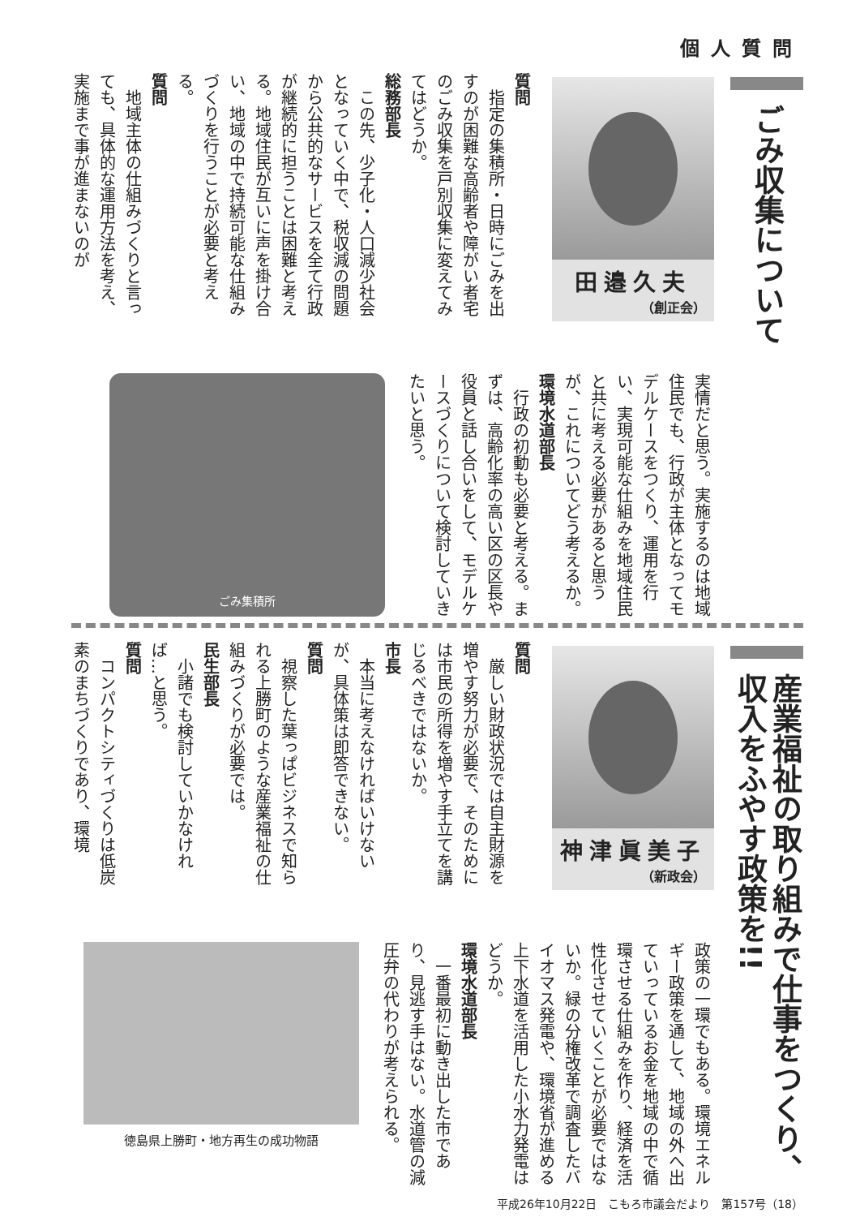個人質問
ごみ収集について
田邉久夫
（創正会）
質問
　指定の集積所・日時にごみを出すのが困難な高齢者や障がい者宅のごみ収集を戸別収集に変えてみてはどうか。
総務部長
　この先、少子化・人口減少社会となっていく中で、税収減の問題から公共的なサービスを全て行政が継続的に担うことは困難と考える。地域住民が互いに声を掛け合い、地域の中で持続可能な仕組みづくりを行うことが必要と考える。
質問
　地域主体の仕組みづくりと言っても、具体的な運用方法を考え、実施まで事が進まないのが
実情だと思う。実施するのは地域住民でも、行政が主体となってモデルケースをつくり、運用を行い、実現可能な仕組みを地域住民と共に考える必要があると思うが、これについてどう考えるか。
環境水道部長
　行政の初動も必要と考える。まずは、高齢化率の高い区の区長や役員と話し合いをして、モデルケースづくりについて検討していきたいと思う。
ごみ集積所
産業福祉の取り組みで仕事をつくり、
収入をふやす政策を!!
神津眞美子
（新政会）
質問
　厳しい財政状況では自主財源を増やす努力が必要で、そのためには市民の所得を増やす手立てを講じるべきではないか。
市長
　本当に考えなければいけないが、具体策は即答できない。
質問
　視察した葉っぱビジネスで知られる上勝町のような産業福祉の仕組みづくりが必要では。
民生部長
　小諸でも検討していかなければ…と思う。
質問
　コンパクトシティづくりは低炭素のまちづくりであり、環境
政策の一環でもある。環境エネルギー政策を通して、地域の外へ出ていっているお金を地域の中で循環させる仕組みを作り、経済を活性化させていくことが必要ではないか。緑の分権改革で調査したバイオマス発電や、環境省が進める上下水道を活用した小水力発電はどうか。
環境水道部長
　一番最初に動き出した市であり、見逃す手はない。水道管の減圧弁の代わりが考えられる。
徳島県上勝町・地方再生の成功物語
平成26年10月22日　こもろ市議会だより　第157号（18）